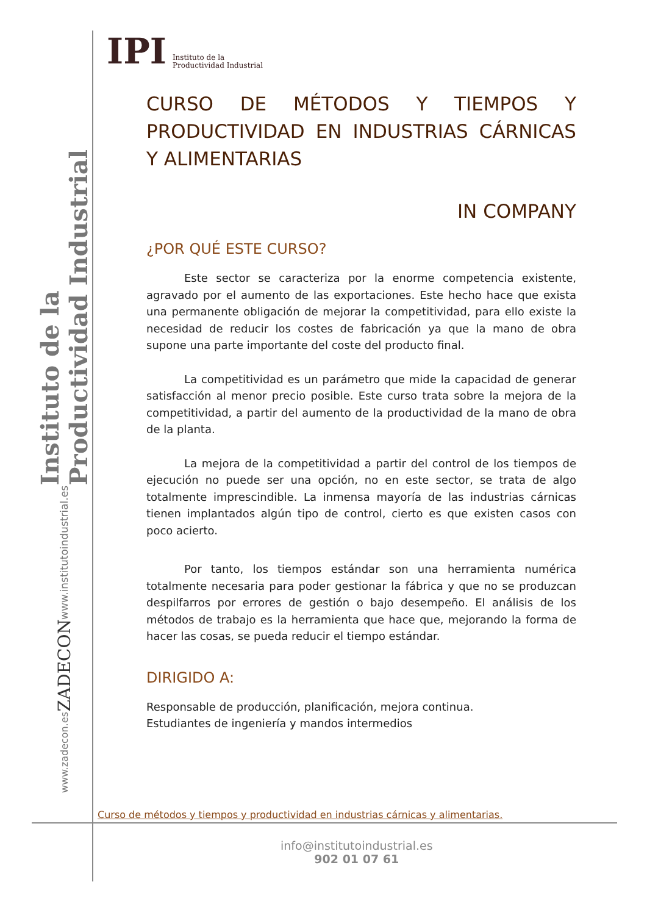Instituto de la Productividad Industrial
www.institutoindustrial.es
ZADECON
www.zadecon.es
IPI Instituto de la
Productividad Industrial
CURSO DE MÉTODOS Y TIEMPOS Y PRODUCTIVIDAD EN INDUSTRIAS CÁRNICAS Y ALIMENTARIAS
IN COMPANY
¿POR QUÉ ESTE CURSO?
Este sector se caracteriza por la enorme competencia existente, agravado por el aumento de las exportaciones. Este hecho hace que exista una permanente obligación de mejorar la competitividad, para ello existe la necesidad de reducir los costes de fabricación ya que la mano de obra supone una parte importante del coste del producto final.
La competitividad es un parámetro que mide la capacidad de generar satisfacción al menor precio posible. Este curso trata sobre la mejora de la competitividad, a partir del aumento de la productividad de la mano de obra de la planta.
La mejora de la competitividad a partir del control de los tiempos de ejecución no puede ser una opción, no en este sector, se trata de algo totalmente imprescindible. La inmensa mayoría de las industrias cárnicas tienen implantados algún tipo de control, cierto es que existen casos con poco acierto.
Por tanto, los tiempos estándar son una herramienta numérica totalmente necesaria para poder gestionar la fábrica y que no se produzcan despilfarros por errores de gestión o bajo desempeño. El análisis de los métodos de trabajo es la herramienta que hace que, mejorando la forma de hacer las cosas, se pueda reducir el tiempo estándar.
DIRIGIDO A:
Responsable de producción, planificación, mejora continua.
Estudiantes de ingeniería y mandos intermedios
Curso de métodos y tiempos y productividad en industrias cárnicas y alimentarias.
info@institutoindustrial.es
902 01 07 61